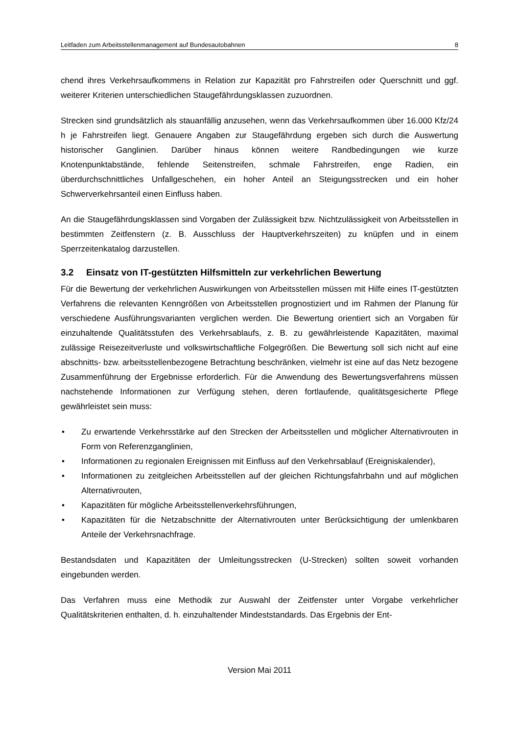Leitfaden zum Arbeitsstellenmanagement auf Bundesautobahnen 8
chend ihres Verkehrsaufkommens in Relation zur Kapazität pro Fahrstreifen oder Querschnitt und ggf. weiterer Kriterien unterschiedlichen Staugefährdungsklassen zuzuordnen.
Strecken sind grundsätzlich als stauanfällig anzusehen, wenn das Verkehrsaufkommen über 16.000 Kfz/24 h je Fahrstreifen liegt. Genauere Angaben zur Staugefährdung ergeben sich durch die Auswertung historischer Ganglinien. Darüber hinaus können weitere Randbedingungen wie kurze Knotenpunktabstände, fehlende Seitenstreifen, schmale Fahrstreifen, enge Radien, ein überdurchschnittliches Unfallgeschehen, ein hoher Anteil an Steigungsstrecken und ein hoher Schwerverkehrsanteil einen Einfluss haben.
An die Staugefährdungsklassen sind Vorgaben der Zulässigkeit bzw. Nichtzulässigkeit von Arbeitsstellen in bestimmten Zeitfenstern (z. B. Ausschluss der Hauptverkehrszeiten) zu knüpfen und in einem Sperrzeitenkatalog darzustellen.
3.2 Einsatz von IT-gestützten Hilfsmitteln zur verkehrlichen Bewertung
Für die Bewertung der verkehrlichen Auswirkungen von Arbeitsstellen müssen mit Hilfe eines IT-gestützten Verfahrens die relevanten Kenngrößen von Arbeitsstellen prognostiziert und im Rahmen der Planung für verschiedene Ausführungsvarianten verglichen werden. Die Bewertung orientiert sich an Vorgaben für einzuhaltende Qualitätsstufen des Verkehrsablaufs, z. B. zu gewährleistende Kapazitäten, maximal zulässige Reisezeitverluste und volkswirtschaftliche Folgegrößen. Die Bewertung soll sich nicht auf eine abschnitts- bzw. arbeitsstellenbezogene Betrachtung beschränken, vielmehr ist eine auf das Netz bezogene Zusammenführung der Ergebnisse erforderlich. Für die Anwendung des Bewertungsverfahrens müssen nachstehende Informationen zur Verfügung stehen, deren fortlaufende, qualitätsgesicherte Pflege gewährleistet sein muss:
• Zu erwartende Verkehrsstärke auf den Strecken der Arbeitsstellen und möglicher Alternativrouten in Form von Referenzganglinien,
• Informationen zu regionalen Ereignissen mit Einfluss auf den Verkehrsablauf (Ereigniskalender),
• Informationen zu zeitgleichen Arbeitsstellen auf der gleichen Richtungsfahrbahn und auf möglichen Alternativrouten,
• Kapazitäten für mögliche Arbeitsstellenverkehrsführungen,
• Kapazitäten für die Netzabschnitte der Alternativrouten unter Berücksichtigung der umlenkbaren Anteile der Verkehrsnachfrage.
Bestandsdaten und Kapazitäten der Umleitungsstrecken (U-Strecken) sollten soweit vorhanden eingebunden werden.
Das Verfahren muss eine Methodik zur Auswahl der Zeitfenster unter Vorgabe verkehrlicher Qualitätskriterien enthalten, d. h. einzuhaltender Mindeststandards. Das Ergebnis der Ent-
Version Mai 2011